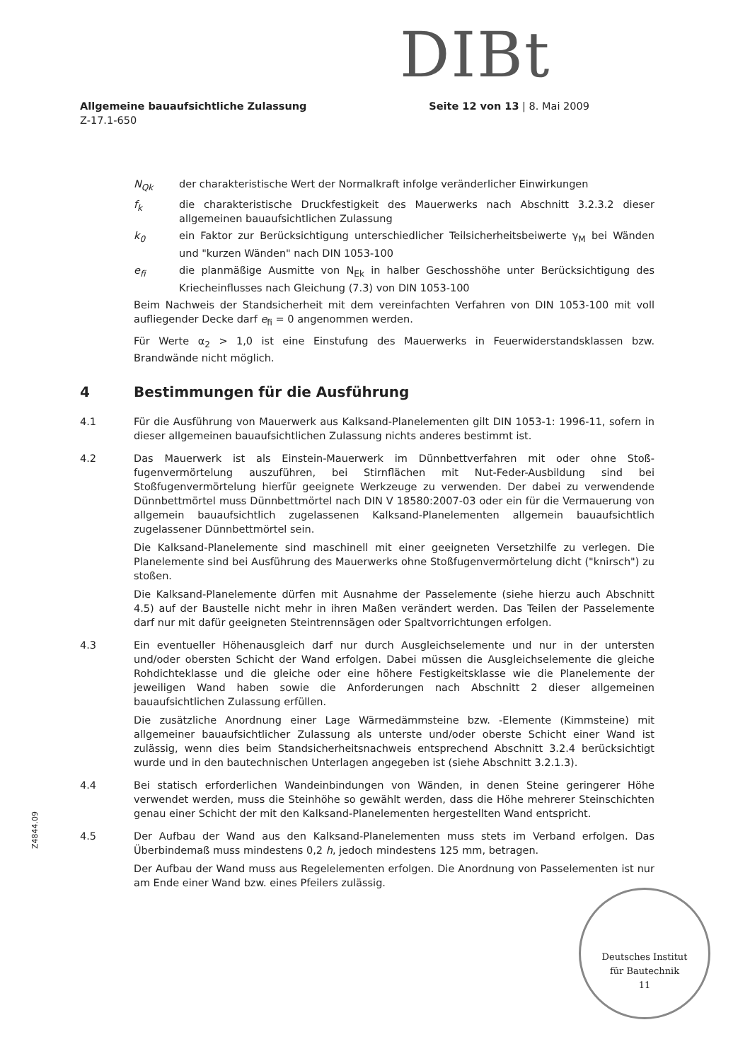DIBt
Allgemeine bauaufsichtliche Zulassung
Z-17.1-650
Seite 12 von 13 | 8. Mai 2009
N<sub>Qk</sub> der charakteristische Wert der Normalkraft infolge veränderlicher Einwirkungen
f<sub>k</sub> die charakteristische Druckfestigkeit des Mauerwerks nach Abschnitt 3.2.3.2 dieser allgemeinen bauaufsichtlichen Zulassung
k<sub>0</sub> ein Faktor zur Berücksichtigung unterschiedlicher Teilsicherheitsbeiwerte γ<sub>M</sub> bei Wänden und "kurzen Wänden" nach DIN 1053-100
e<sub>fi</sub> die planmäßige Ausmitte von N<sub>Ek</sub> in halber Geschosshöhe unter Berücksichtigung des Kriecheinflusses nach Gleichung (7.3) von DIN 1053-100
Beim Nachweis der Standsicherheit mit dem vereinfachten Verfahren von DIN 1053-100 mit voll aufliegender Decke darf e<sub>fi</sub> = 0 angenommen werden.
Für Werte α<sub>2</sub> > 1,0 ist eine Einstufung des Mauerwerks in Feuerwiderstandsklassen bzw. Brandwände nicht möglich.
4 Bestimmungen für die Ausführung
4.1 Für die Ausführung von Mauerwerk aus Kalksand-Planelementen gilt DIN 1053-1: 1996-11, sofern in dieser allgemeinen bauaufsichtlichen Zulassung nichts anderes bestimmt ist.
4.2 Das Mauerwerk ist als Einstein-Mauerwerk im Dünnbettverfahren mit oder ohne Stoß­fugenvermörtelung auszuführen, bei Stirnflächen mit Nut-Feder-Ausbildung sind bei Stoßfugenvermörtelung hierfür geeignete Werkzeuge zu verwenden. Der dabei zu ver­wendende Dünnbettmörtel muss Dünnbettmörtel nach DIN V 18580:2007-03 oder ein für die Vermauerung von allgemein bauaufsichtlich zugelassenen Kalksand-Planelementen allgemein bauaufsichtlich zugelassener Dünnbettmörtel sein.
Die Kalksand-Planelemente sind maschinell mit einer geeigneten Versetzhilfe zu verlegen. Die Planelemente sind bei Ausführung des Mauerwerks ohne Stoßfugenvermörtelung dicht ("knirsch") zu stoßen.
Die Kalksand-Planelemente dürfen mit Ausnahme der Passelemente (siehe hierzu auch Abschnitt 4.5) auf der Baustelle nicht mehr in ihren Maßen verändert werden. Das Teilen der Passelemente darf nur mit dafür geeigneten Steintrennsägen oder Spaltvorrichtungen erfolgen.
4.3 Ein eventueller Höhenausgleich darf nur durch Ausgleichselemente und nur in der untersten und/oder obersten Schicht der Wand erfolgen. Dabei müssen die Ausgleichs­elemente die gleiche Rohdichteklasse und die gleiche oder eine höhere Festigkeitsklasse wie die Planelemente der jeweiligen Wand haben sowie die Anforderungen nach Abschnitt 2 dieser allgemeinen bauaufsichtlichen Zulassung erfüllen.
Die zusätzliche Anordnung einer Lage Wärmedämmsteine bzw. -Elemente (Kimmsteine) mit allgemeiner bauaufsichtlicher Zulassung als unterste und/oder oberste Schicht einer Wand ist zulässig, wenn dies beim Standsicherheitsnachweis entsprechend Abschnitt 3.2.4 berücksichtigt wurde und in den bautechnischen Unterlagen angegeben ist (siehe Abschnitt 3.2.1.3).
4.4 Bei statisch erforderlichen Wandeinbindungen von Wänden, in denen Steine geringerer Höhe verwendet werden, muss die Steinhöhe so gewählt werden, dass die Höhe mehrerer Steinschichten genau einer Schicht der mit den Kalksand-Planelementen hergestellten Wand entspricht.
4.5 Der Aufbau der Wand aus den Kalksand-Planelementen muss stets im Verband erfolgen. Das Überbindemaß muss mindestens 0,2 h, jedoch mindestens 125 mm, betragen.
Der Aufbau der Wand muss aus Regelelementen erfolgen. Die Anordnung von Pass­elementen ist nur am Ende einer Wand bzw. eines Pfeilers zulässig.
Z4844.09
Deutsches Institut
für Bautechnik
11